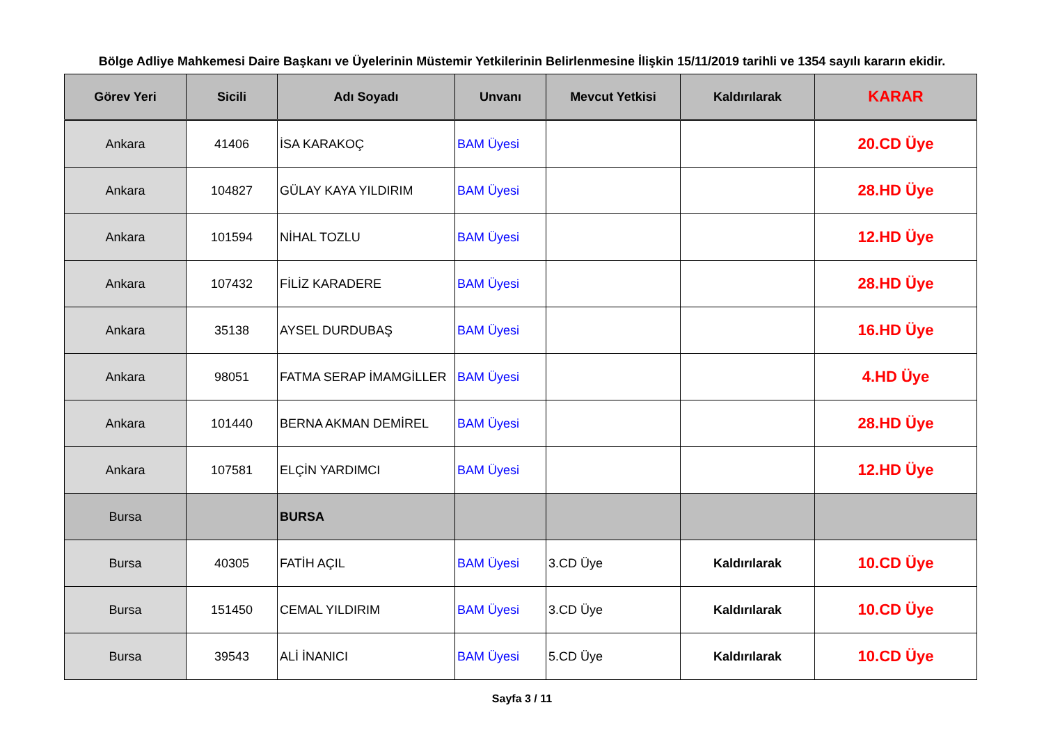Bölge Adliye Mahkemesi Daire Başkanı ve Üyelerinin Müstemir Yetkilerinin Belirlenmesine İlişkin 15/11/2019 tarihli ve 1354 sayılı kararın ekidir.
| Görev Yeri | Sicili | Adı Soyadı | Unvanı | Mevcut Yetkisi | Kaldırılarak | KARAR |
| --- | --- | --- | --- | --- | --- | --- |
| Ankara | 41406 | İSA KARAKOÇ | BAM Üyesi | | | 20.CD Üye |
| Ankara | 104827 | GÜLAY KAYA YILDIRIM | BAM Üyesi | | | 28.HD Üye |
| Ankara | 101594 | NİHAL TOZLU | BAM Üyesi | | | 12.HD Üye |
| Ankara | 107432 | FİLİZ KARADERE | BAM Üyesi | | | 28.HD Üye |
| Ankara | 35138 | AYSEL DURDUBAŞ | BAM Üyesi | | | 16.HD Üye |
| Ankara | 98051 | FATMA SERAP İMAMGİLLER | BAM Üyesi | | | 4.HD Üye |
| Ankara | 101440 | BERNA AKMAN DEMİREL | BAM Üyesi | | | 28.HD Üye |
| Ankara | 107581 | ELÇİN YARDIMCI | BAM Üyesi | | | 12.HD Üye |
| Bursa | | BURSA | | | | |
| Bursa | 40305 | FATİH AÇIL | BAM Üyesi | 3.CD Üye | Kaldırılarak | 10.CD Üye |
| Bursa | 151450 | CEMAL YILDIRIM | BAM Üyesi | 3.CD Üye | Kaldırılarak | 10.CD Üye |
| Bursa | 39543 | ALİ İNANICI | BAM Üyesi | 5.CD Üye | Kaldırılarak | 10.CD Üye |
Sayfa 3 / 11